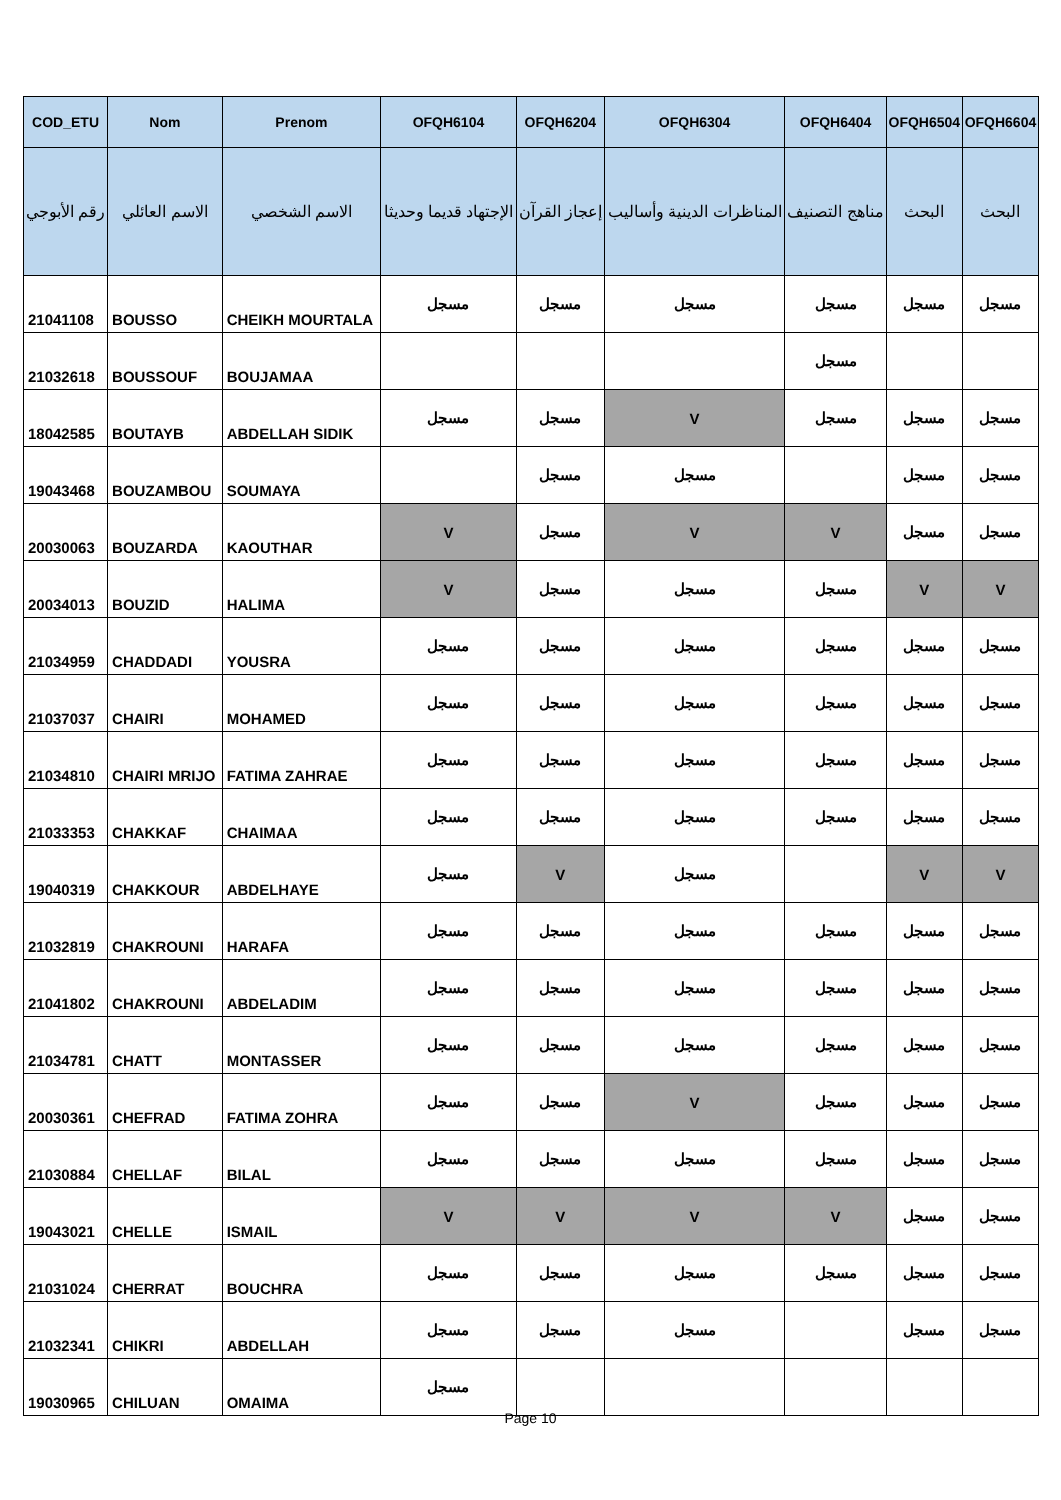| COD_ETU | Nom | Prenom | OFQH6104 | OFQH6204 | OFQH6304 | OFQH6404 | OFQH6504 | OFQH6604 |
| --- | --- | --- | --- | --- | --- | --- | --- | --- |
| رقم الأبوجي | الاسم العائلي | الاسم الشخصي | الإجتهاد قديما وحديثا | إعجاز القرآن | المناظرات الدينية وأساليب | مناهج التصنيف | البحث | البحث |
| 21041108 | BOUSSO | CHEIKH MOURTALA | مسجل | مسجل | مسجل | مسجل | مسجل | مسجل |
| 21032618 | BOUSSOUF | BOUJAMAA | | | | مسجل | | |
| 18042585 | BOUTAYB | ABDELLAH SIDIK | مسجل | مسجل | V | مسجل | مسجل | مسجل |
| 19043468 | BOUZAMBOU | SOUMAYA | | مسجل | مسجل | | مسجل | مسجل |
| 20030063 | BOUZARDA | KAOUTHAR | V | مسجل | V | V | مسجل | مسجل |
| 20034013 | BOUZID | HALIMA | V | مسجل | مسجل | مسجل | V | V |
| 21034959 | CHADDADI | YOUSRA | مسجل | مسجل | مسجل | مسجل | مسجل | مسجل |
| 21037037 | CHAIRI | MOHAMED | مسجل | مسجل | مسجل | مسجل | مسجل | مسجل |
| 21034810 | CHAIRI MRIJO | FATIMA ZAHRAE | مسجل | مسجل | مسجل | مسجل | مسجل | مسجل |
| 21033353 | CHAKKAF | CHAIMAA | مسجل | مسجل | مسجل | مسجل | مسجل | مسجل |
| 19040319 | CHAKKOUR | ABDELHAYE | مسجل | V | مسجل | | V | V |
| 21032819 | CHAKROUNI | HARAFA | مسجل | مسجل | مسجل | مسجل | مسجل | مسجل |
| 21041802 | CHAKROUNI | ABDELADIM | مسجل | مسجل | مسجل | مسجل | مسجل | مسجل |
| 21034781 | CHATT | MONTASSER | مسجل | مسجل | مسجل | مسجل | مسجل | مسجل |
| 20030361 | CHEFRAD | FATIMA ZOHRA | مسجل | مسجل | V | مسجل | مسجل | مسجل |
| 21030884 | CHELLAF | BILAL | مسجل | مسجل | مسجل | مسجل | مسجل | مسجل |
| 19043021 | CHELLE | ISMAIL | V | V | V | V | مسجل | مسجل |
| 21031024 | CHERRAT | BOUCHRA | مسجل | مسجل | مسجل | مسجل | مسجل | مسجل |
| 21032341 | CHIKRI | ABDELLAH | مسجل | مسجل | مسجل | | مسجل | مسجل |
| 19030965 | CHILUAN | OMAIMA | مسجل | | | | | |
Page 10